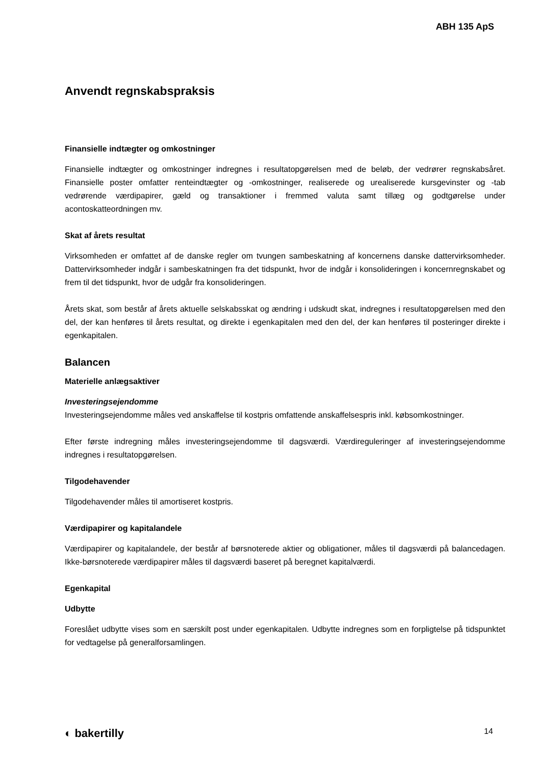ABH 135 ApS
Anvendt regnskabspraksis
Finansielle indtægter og omkostninger
Finansielle indtægter og omkostninger indregnes i resultatopgørelsen med de beløb, der vedrører regnskabs­året. Finansielle poster omfatter renteindtægter og -omkostninger, realiserede og urealiserede kursgevinster og -tab vedrørende værdipapirer, gæld og transaktioner i fremmed valuta samt tillæg og godtgørelse under acontoskatteordningen mv.
Skat af årets resultat
Virksomheden er omfattet af de danske regler om tvungen sambeskatning af koncernens danske dattervirk­somheder. Dattervirksomheder indgår i sambeskatningen fra det tidspunkt, hvor de indgår i konsolideringen i koncernregnskabet og frem til det tidspunkt, hvor de udgår fra konsolideringen.
Årets skat, som består af årets aktuelle selskabsskat og ændring i udskudt skat, indregnes i resultatopgørel­sen med den del, der kan henføres til årets resultat, og direkte i egenkapitalen med den del, der kan hen­føres til posteringer direkte i egenkapitalen.
Balancen
Materielle anlægsaktiver
Investeringsejendomme
Investeringsejendomme måles ved anskaffelse til kostpris omfattende anskaffelsespris inkl. købsomkostnin­ger.
Efter første indregning måles investeringsejendomme til dagsværdi. Værdireguleringer af investeringsejen­domme indregnes i resultatopgørelsen.
Tilgodehavender
Tilgodehavender måles til amortiseret kostpris.
Værdipapirer og kapitalandele
Værdipapirer og kapitalandele, der består af børsnoterede aktier og obligationer, måles til dagsværdi på ba­lancedagen. Ikke-børsnoterede værdipapirer måles til dagsværdi baseret på beregnet kapitalværdi.
Egenkapital
Udbytte
Foreslået udbytte vises som en særskilt post under egenkapitalen. Udbytte indregnes som en forpligtelse på tidspunktet for vedtagelse på generalforsamlingen.
◐ bakertilly 14